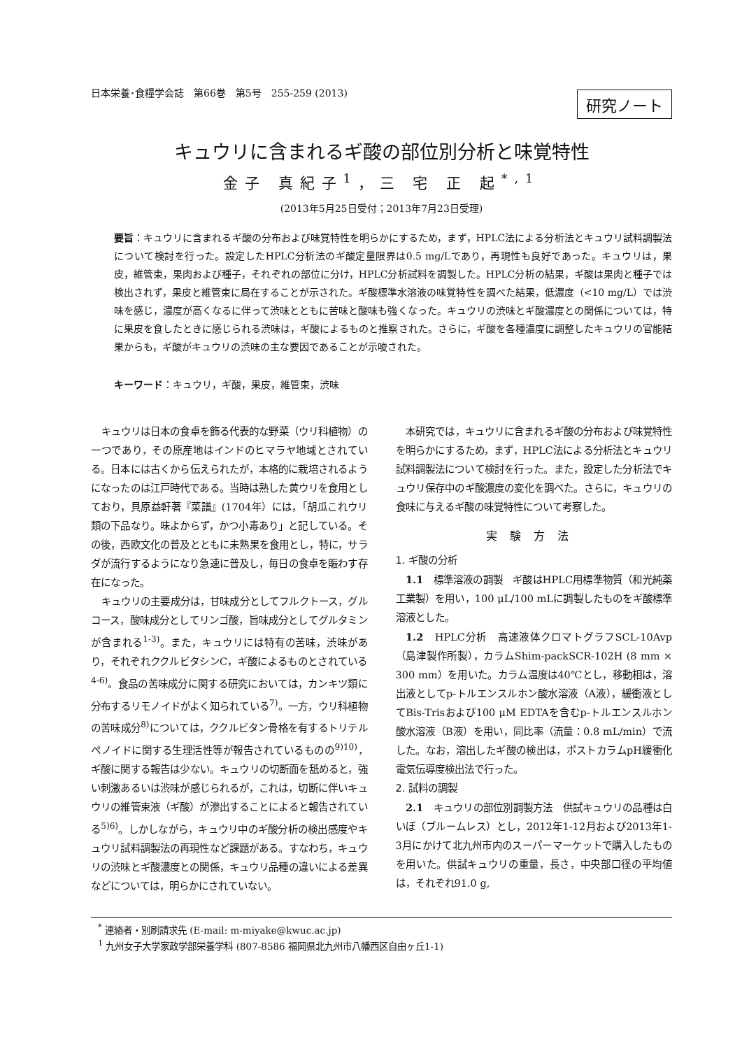日本栄養･食糧学会誌　第66巻　第5号　255-259 (2013) 研究ノート
キュウリに含まれるギ酸の部位別分析と味覚特性
金子 真紀子<sup>1</sup>，三 宅 正 起<sup>*,1</sup>
(2013年5月25日受付；2013年7月23日受理)
要旨：キュウリに含まれるギ酸の分布および味覚特性を明らかにするため，まず，HPLC法による分析法とキュウリ試料調製法について検討を行った。設定したHPLC分析法のギ酸定量限界は0.5 mg/Lであり，再現性も良好であった。キュウリは，果皮，維管束，果肉および種子，それぞれの部位に分け，HPLC分析試料を調製した。HPLC分析の結果，ギ酸は果肉と種子では検出されず，果皮と維管束に局在することが示された。ギ酸標準水溶液の味覚特性を調べた結果，低濃度（<10 mg/L）では渋味を感じ，濃度が高くなるに伴って渋味とともに苦味と酸味も強くなった。キュウリの渋味とギ酸濃度との関係については，特に果皮を食したときに感じられる渋味は，ギ酸によるものと推察された。さらに，ギ酸を各種濃度に調整したキュウリの官能結果からも，ギ酸がキュウリの渋味の主な要因であることが示唆された。
キーワード：キュウリ，ギ酸，果皮，維管束，渋味
キュウリは日本の食卓を飾る代表的な野菜（ウリ科植物）の一つであり，その原産地はインドのヒマラヤ地域とされている。日本には古くから伝えられたが，本格的に栽培されるようになったのは江戸時代である。当時は熟した黄ウリを食用としており，貝原益軒著『菜譜』(1704年）には，「胡瓜これウリ類の下品なり。味よからず，かつ小毒あり」と記している。その後，西欧文化の普及とともに未熟果を食用とし，特に，サラダが流行するようになり急速に普及し，毎日の食卓を賑わす存在になった。
キュウリの主要成分は，甘味成分としてフルクトース，グルコース，酸味成分としてリンゴ酸，旨味成分としてグルタミンが含まれる<sup>1-3)</sup>。また，キュウリには特有の苦味，渋味があり，それぞれククルビタシンC，ギ酸によるものとされている<sup>4-6)</sup>。食品の苦味成分に関する研究においては，カンキツ類に分布するリモノイドがよく知られている<sup>7)</sup>。一方，ウリ科植物の苦味成分<sup>8)</sup>については，ククルビタン骨格を有するトリテルペノイドに関する生理活性等が報告されているものの<sup>9)10)</sup>，ギ酸に関する報告は少ない。キュウリの切断面を舐めると，強い刺激あるいは渋味が感じられるが，これは，切断に伴いキュウリの維管束液（ギ酸）が滲出することによると報告されている<sup>5)6)</sup>。しかしながら，キュウリ中のギ酸分析の検出感度やキュウリ試料調製法の再現性など課題がある。すなわち，キュウリの渋味とギ酸濃度との関係，キュウリ品種の違いによる差異などについては，明らかにされていない。
本研究では，キュウリに含まれるギ酸の分布および味覚特性を明らかにするため，まず，HPLC法による分析法とキュウリ試料調製法について検討を行った。また，設定した分析法でキュウリ保存中のギ酸濃度の変化を調べた。さらに，キュウリの食味に与えるギ酸の味覚特性について考察した。
実験方法
1. ギ酸の分析
1.1　標準溶液の調製　ギ酸はHPLC用標準物質（和光純薬工業製）を用い，100 μL/100 mLに調製したものをギ酸標準溶液とした。
1.2　HPLC分析　高速液体クロマトグラフSCL-10Avp（島津製作所製），カラムShim-packSCR-102H (8 mm × 300 mm）を用いた。カラム温度は40℃とし，移動相は，溶出液としてp-トルエンスルホン酸水溶液（A液），緩衝液としてBis-Trisおよび100 μM EDTAを含むp-トルエンスルホン酸水溶液（B液）を用い，同比率（流量：0.8 mL/min）で流した。なお，溶出したギ酸の検出は，ポストカラムpH緩衝化電気伝導度検出法で行った。
2. 試料の調製
2.1　キュウリの部位別調製方法　供試キュウリの品種は白いぼ（ブルームレス）とし，2012年1-12月および2013年1-3月にかけて北九州市内のスーパーマーケットで購入したものを用いた。供試キュウリの重量，長さ，中央部口径の平均値は，それぞれ91.0 g,
<sup>*</sup> 連絡者・別刷請求先 (E-mail: m-miyake@kwuc.ac.jp)
<sup>1</sup> 九州女子大学家政学部栄養学科 (807-8586 福岡県北九州市八幡西区自由ヶ丘1-1)